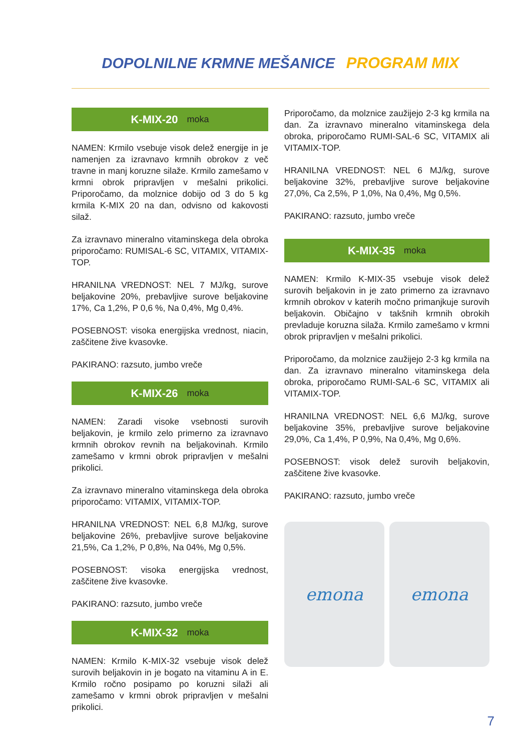DOPOLNILNE KRMNE MEŠANICE PROGRAM MIX
K-MIX-20 moka
NAMEN: Krmilo vsebuje visok delež energije in je namenjen za izravnavo krmnih obrokov z več travne in manj koruzne silaže. Krmilo zamešamo v krmni obrok pripravljen v mešalni prikolici. Priporočamo, da molznice dobijo od 3 do 5 kg krmila K-MIX 20 na dan, odvisno od kakovosti silaž.
Za izravnavo mineralno vitaminskega dela obroka priporočamo: RUMISAL-6 SC, VITAMIX, VITAMIX-TOP.
HRANILNA VREDNOST: NEL 7 MJ/kg, surove beljakovine 20%, prebavljive surove beljakovine 17%, Ca 1,2%, P 0,6 %, Na 0,4%, Mg 0,4%.
POSEBNOST: visoka energijska vrednost, niacin, zaščitene žive kvasovke.
PAKIRANO: razsuto, jumbo vreče
K-MIX-26 moka
NAMEN: Zaradi visoke vsebnosti surovih beljakovin, je krmilo zelo primerno za izravnavo krmnih obrokov revnih na beljakovinah. Krmilo zamešamo v krmni obrok pripravljen v mešalni prikolici.
Za izravnavo mineralno vitaminskega dela obroka priporočamo: VITAMIX, VITAMIX-TOP.
HRANILNA VREDNOST: NEL 6,8 MJ/kg, surove beljakovine 26%, prebavljive surove beljakovine 21,5%, Ca 1,2%, P 0,8%, Na 04%, Mg 0,5%.
POSEBNOST: visoka energijska vrednost, zaščitene žive kvasovke.
PAKIRANO: razsuto, jumbo vreče
K-MIX-32 moka
NAMEN: Krmilo K-MIX-32 vsebuje visok delež surovih beljakovin in je bogato na vitaminu A in E. Krmilo ročno posipamo po koruzni silaži ali zamešamo v krmni obrok pripravljen v mešalni prikolici.
Priporočamo, da molznice zaužijejo 2-3 kg krmila na dan. Za izravnavo mineralno vitaminskega dela obroka, priporočamo RUMI-SAL-6 SC, VITAMIX ali VITAMIX-TOP.
HRANILNA VREDNOST: NEL 6 MJ/kg, surove beljakovine 32%, prebavljive surove beljakovine 27,0%, Ca 2,5%, P 1,0%, Na 0,4%, Mg 0,5%.
PAKIRANO: razsuto, jumbo vreče
K-MIX-35 moka
NAMEN: Krmilo K-MIX-35 vsebuje visok delež surovih beljakovin in je zato primerno za izravnavo krmnih obrokov v katerih močno primanjkuje surovih beljakovin. Običajno v takšnih krmnih obrokih prevladuje koruzna silaža. Krmilo zamešamo v krmni obrok pripravljen v mešalni prikolici.
Priporočamo, da molznice zaužijejo 2-3 kg krmila na dan. Za izravnavo mineralno vitaminskega dela obroka, priporočamo RUMI-SAL-6 SC, VITAMIX ali VITAMIX-TOP.
HRANILNA VREDNOST: NEL 6,6 MJ/kg, surove beljakovine 35%, prebavljive surove beljakovine 29,0%, Ca 1,4%, P 0,9%, Na 0,4%, Mg 0,6%.
POSEBNOST: visok delež surovih beljakovin, zaščitene žive kvasovke.
PAKIRANO: razsuto, jumbo vreče
emona emona
7